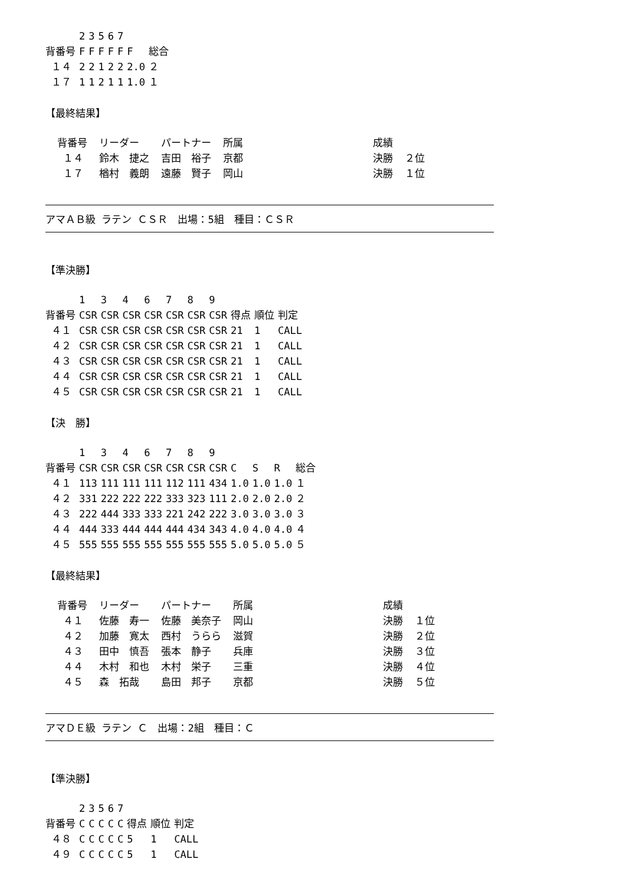| | 2 | 3 | 5 | 6 | 7 | | |
| --- | --- | --- | --- | --- | --- | --- | --- |
| 背番号 | F | F | F | F | F | F | 総合 |
| １４ | 2 | 2 | 1 | 2 | 2 | 2.0 | ２ |
| １７ | 1 | 1 | 2 | 1 | 1 | 1.0 | １ |
【最終結果】
| 背番号 | リーダー | パートナー | 所属 | 成績 | |
| １４ | 鈴木 捷之 | 吉田 裕子 | 京都 | 決勝 | ２位 |
| １７ | 楢村 義朗 | 遠藤 賢子 | 岡山 | 決勝 | １位 |
アマＡＢ級 ラテン ＣＳＲ　出場：5組　種目：ＣＳＲ
【準決勝】
| | 1 | 3 | 4 | 6 | 7 | 8 | 9 | | | |
| --- | --- | --- | --- | --- | --- | --- | --- | --- | --- | --- |
| 背番号 | CSR | CSR | CSR | CSR | CSR | CSR | CSR | 得点 | 順位 | 判定 |
| ４１ | CSR | CSR | CSR | CSR | CSR | CSR | CSR | 21 | 1 | CALL |
| ４２ | CSR | CSR | CSR | CSR | CSR | CSR | CSR | 21 | 1 | CALL |
| ４３ | CSR | CSR | CSR | CSR | CSR | CSR | CSR | 21 | 1 | CALL |
| ４４ | CSR | CSR | CSR | CSR | CSR | CSR | CSR | 21 | 1 | CALL |
| ４５ | CSR | CSR | CSR | CSR | CSR | CSR | CSR | 21 | 1 | CALL |
【決　勝】
| | 1 | 3 | 4 | 6 | 7 | 8 | 9 | | | | |
| --- | --- | --- | --- | --- | --- | --- | --- | --- | --- | --- | --- |
| 背番号 | CSR | CSR | CSR | CSR | CSR | CSR | CSR | C | S | R | 総合 |
| ４１ | 113 | 111 | 111 | 111 | 112 | 111 | 434 | 1.0 | 1.0 | 1.0 | １ |
| ４２ | 331 | 222 | 222 | 222 | 333 | 323 | 111 | 2.0 | 2.0 | 2.0 | ２ |
| ４３ | 222 | 444 | 333 | 333 | 221 | 242 | 222 | 3.0 | 3.0 | 3.0 | ３ |
| ４４ | 444 | 333 | 444 | 444 | 444 | 434 | 343 | 4.0 | 4.0 | 4.0 | ４ |
| ４５ | 555 | 555 | 555 | 555 | 555 | 555 | 555 | 5.0 | 5.0 | 5.0 | ５ |
【最終結果】
| 背番号 | リーダー | パートナー | 所属 | 成績 | |
| ４１ | 佐藤 寿一 | 佐藤 美奈子 | 岡山 | 決勝 | １位 |
| ４２ | 加藤 寛太 | 西村 うらら | 滋賀 | 決勝 | ２位 |
| ４３ | 田中 慎吾 | 張本 静子 | 兵庫 | 決勝 | ３位 |
| ４４ | 木村 和也 | 木村 栄子 | 三重 | 決勝 | ４位 |
| ４５ | 森 拓哉 | 島田 邦子 | 京都 | 決勝 | ５位 |
アマＤＥ級 ラテン Ｃ　出場：2組　種目：Ｃ
【準決勝】
| | 2 | 3 | 5 | 6 | 7 | | | |
| --- | --- | --- | --- | --- | --- | --- | --- | --- |
| 背番号 | C | C | C | C | C | 得点 | 順位 | 判定 |
| ４８ | C | C | C | C | C | 5 | 1 | CALL |
| ４９ | C | C | C | C | C | 5 | 1 | CALL |